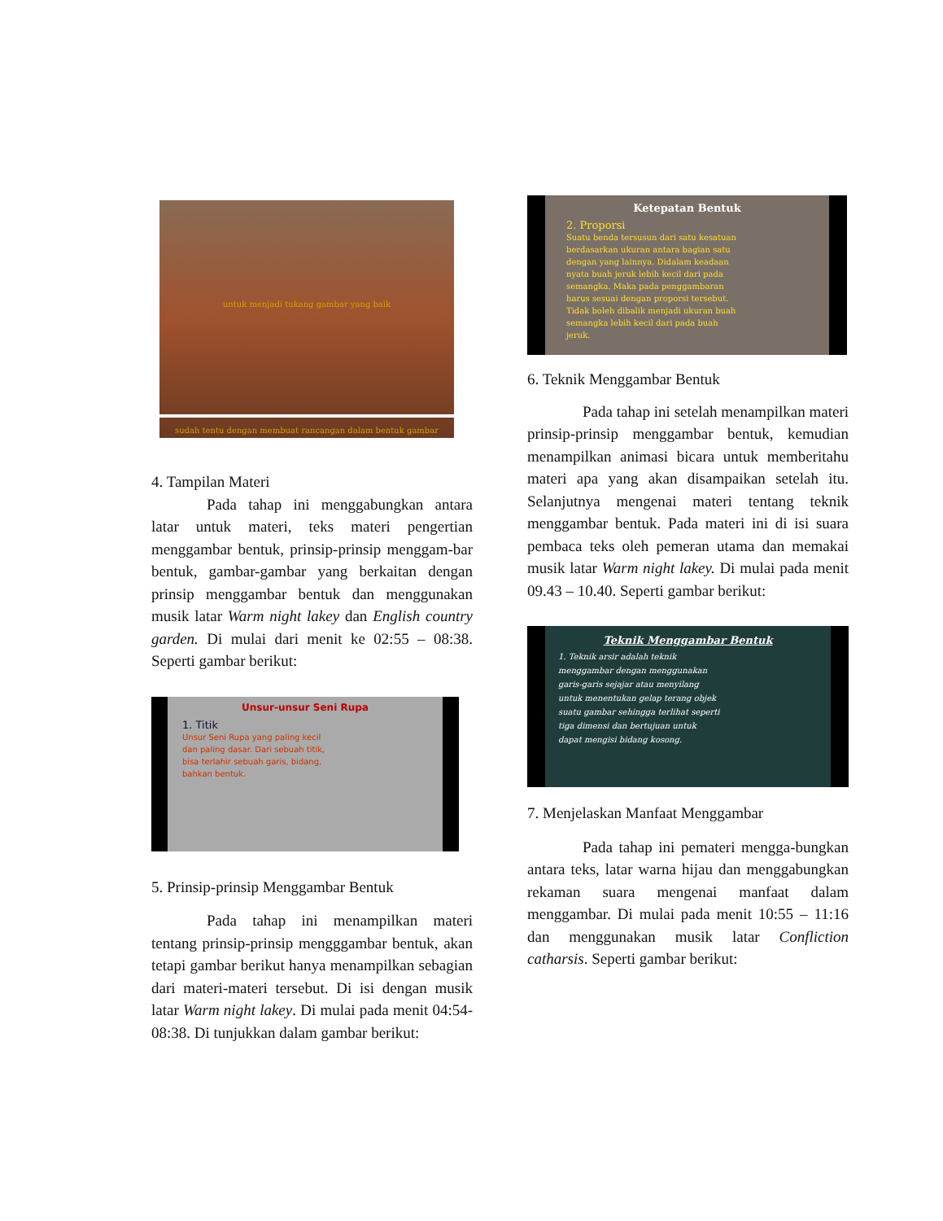untuk menjadi tukang gambar yang baik
sudah tentu dengan membuat rancangan dalam bentuk gambar
4. Tampilan Materi
Pada tahap ini menggabungkan antara latar untuk materi, teks materi pengertian menggambar bentuk, prinsip-prinsip menggam-bar bentuk, gambar-gambar yang berkaitan dengan prinsip menggambar bentuk dan menggunakan musik latar Warm night lakey dan English country garden. Di mulai dari menit ke 02:55 – 08:38. Seperti gambar berikut:
Unsur-unsur Seni Rupa
1. Titik
Unsur Seni Rupa yang paling kecil dan paling dasar. Dari sebuah titik, bisa terlahir sebuah garis, bidang, bahkan bentuk.
5. Prinsip-prinsip Menggambar Bentuk
Pada tahap ini menampilkan materi tentang prinsip-prinsip mengggambar bentuk, akan tetapi gambar berikut hanya menampilkan sebagian dari materi-materi tersebut. Di isi dengan musik latar Warm night lakey. Di mulai pada menit 04:54-08:38. Di tunjukkan dalam gambar berikut:
Ketepatan Bentuk
2. Proporsi
Suatu benda tersusun dari satu kesatuan berdasarkan ukuran antara bagian satu dengan yang lainnya. Didalam keadaan nyata buah jeruk lebih kecil dari pada semangka. Maka pada penggambaran harus sesuai dengan proporsi tersebut. Tidak boleh dibalik menjadi ukuran buah semangka lebih kecil dari pada buah jeruk.
6. Teknik Menggambar Bentuk
Pada tahap ini setelah menampilkan materi prinsip-prinsip menggambar bentuk, kemudian menampilkan animasi bicara untuk memberitahu materi apa yang akan disampaikan setelah itu. Selanjutnya mengenai materi tentang teknik menggambar bentuk. Pada materi ini di isi suara pembaca teks oleh pemeran utama dan memakai musik latar Warm night lakey. Di mulai pada menit 09.43 – 10.40. Seperti gambar berikut:
Teknik Menggambar Bentuk
1. Teknik arsir adalah teknik menggambar dengan menggunakan garis-garis sejajar atau menyilang untuk menentukan gelap terang objek suatu gambar sehingga terlihat seperti tiga dimensi dan bertujuan untuk dapat mengisi bidang kosong.
7. Menjelaskan Manfaat Menggambar
Pada tahap ini pemateri mengga-bungkan antara teks, latar warna hijau dan menggabungkan rekaman suara mengenai manfaat dalam menggambar. Di mulai pada menit 10:55 – 11:16 dan menggunakan musik latar Confliction catharsis. Seperti gambar berikut: